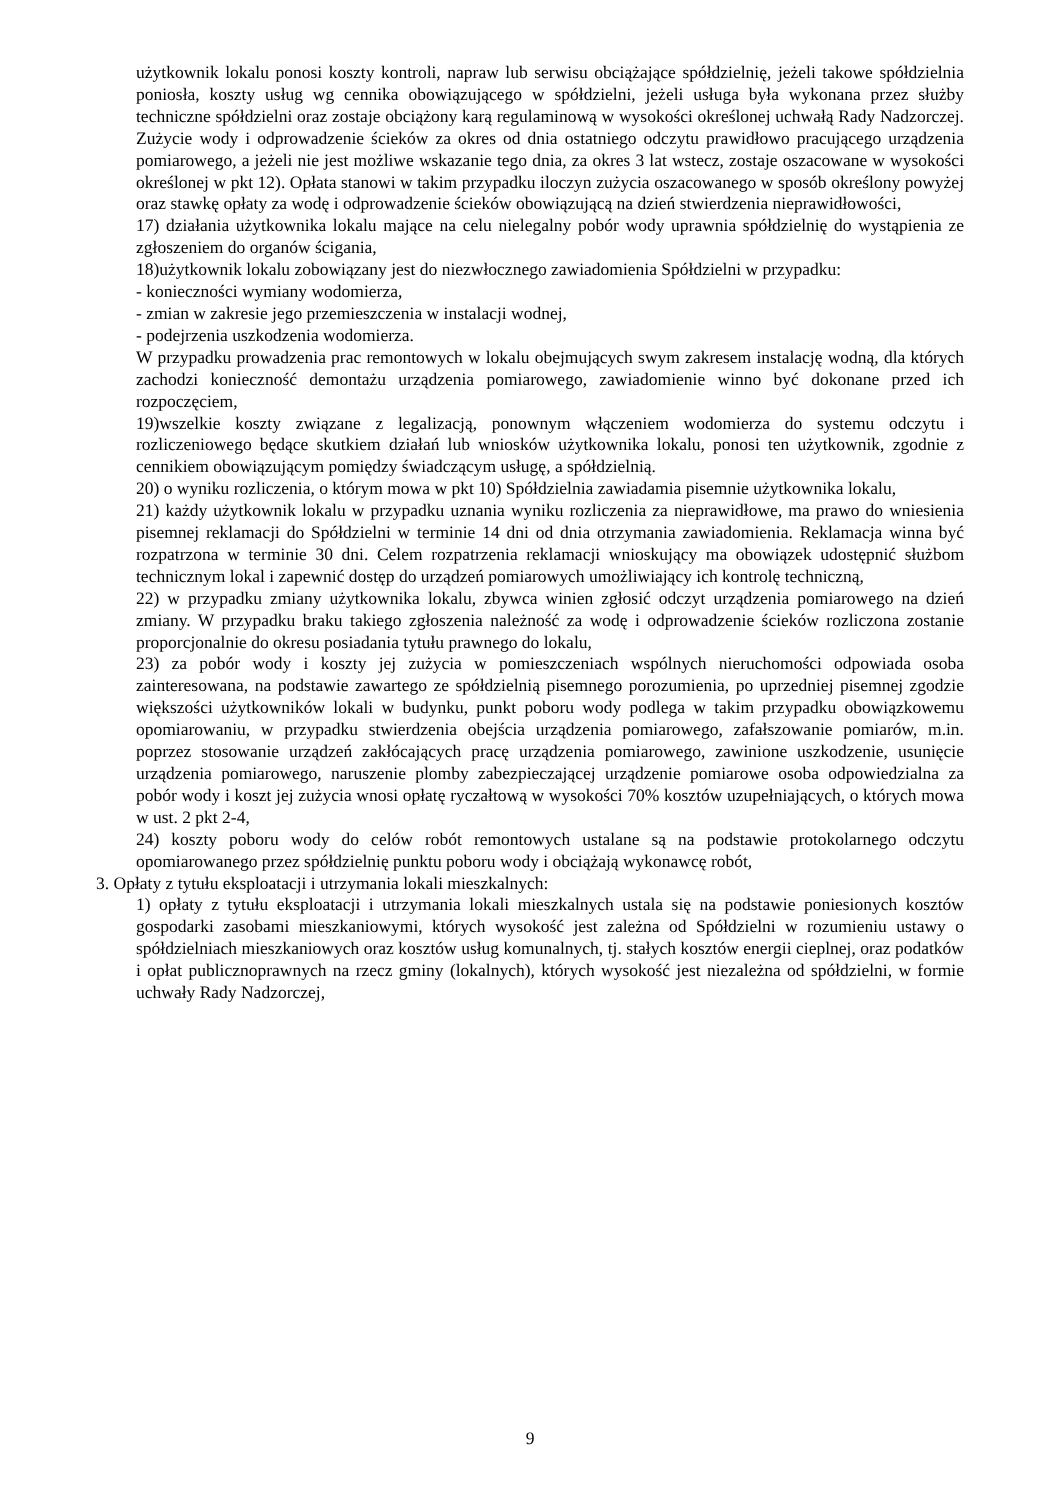użytkownik lokalu ponosi koszty kontroli, napraw lub serwisu obciążające spółdzielnię, jeżeli takowe spółdzielnia poniosła, koszty usług wg cennika obowiązującego w spółdzielni, jeżeli usługa była wykonana przez służby techniczne spółdzielni oraz zostaje obciążony karą regulaminową w wysokości określonej uchwałą Rady Nadzorczej. Zużycie wody i odprowadzenie ścieków za okres od dnia ostatniego odczytu prawidłowo pracującego urządzenia pomiarowego, a jeżeli nie jest możliwe wskazanie tego dnia, za okres 3 lat wstecz, zostaje oszacowane w wysokości określonej w pkt 12). Opłata stanowi w takim przypadku iloczyn zużycia oszacowanego w sposób określony powyżej oraz stawkę opłaty za wodę i odprowadzenie ścieków obowiązującą na dzień stwierdzenia nieprawidłowości,
17) działania użytkownika lokalu mające na celu nielegalny pobór wody uprawnia spółdzielnię do wystąpienia ze zgłoszeniem do organów ścigania,
18)użytkownik lokalu zobowiązany jest do niezwłocznego zawiadomienia Spółdzielni w przypadku:
- konieczności wymiany wodomierza,
- zmian w zakresie jego przemieszczenia w instalacji wodnej,
- podejrzenia uszkodzenia wodomierza.
W przypadku prowadzenia prac remontowych w lokalu obejmujących swym zakresem instalację wodną, dla których zachodzi konieczność demontażu urządzenia pomiarowego, zawiadomienie winno być dokonane przed ich rozpoczęciem,
19)wszelkie koszty związane z legalizacją, ponownym włączeniem wodomierza do systemu odczytu i rozliczeniowego będące skutkiem działań lub wniosków użytkownika lokalu, ponosi ten użytkownik, zgodnie z cennikiem obowiązującym pomiędzy świadczącym usługę, a spółdzielnią.
20) o wyniku rozliczenia, o którym mowa w pkt 10) Spółdzielnia zawiadamia pisemnie użytkownika lokalu,
21) każdy użytkownik lokalu w przypadku uznania wyniku rozliczenia za nieprawidłowe, ma prawo do wniesienia pisemnej reklamacji do Spółdzielni w terminie 14 dni od dnia otrzymania zawiadomienia. Reklamacja winna być rozpatrzona w terminie 30 dni. Celem rozpatrzenia reklamacji wnioskujący ma obowiązek udostępnić służbom technicznym lokal i zapewnić dostęp do urządzeń pomiarowych umożliwiający ich kontrolę techniczną,
22) w przypadku zmiany użytkownika lokalu, zbywca winien zgłosić odczyt urządzenia pomiarowego na dzień zmiany. W przypadku braku takiego zgłoszenia należność za wodę i odprowadzenie ścieków rozliczona zostanie proporcjonalnie do okresu posiadania tytułu prawnego do lokalu,
23) za pobór wody i koszty jej zużycia w pomieszczeniach wspólnych nieruchomości odpowiada osoba zainteresowana, na podstawie zawartego ze spółdzielnią pisemnego porozumienia, po uprzedniej pisemnej zgodzie większości użytkowników lokali w budynku, punkt poboru wody podlega w takim przypadku obowiązkowemu opomiarowaniu, w przypadku stwierdzenia obejścia urządzenia pomiarowego, zafałszowanie pomiarów, m.in. poprzez stosowanie urządzeń zakłócających pracę urządzenia pomiarowego, zawinione uszkodzenie, usunięcie urządzenia pomiarowego, naruszenie plomby zabezpieczającej urządzenie pomiarowe osoba odpowiedzialna za pobór wody i koszt jej zużycia wnosi opłatę ryczałtową w wysokości 70% kosztów uzupełniających, o których mowa w ust. 2 pkt 2-4,
24) koszty poboru wody do celów robót remontowych ustalane są na podstawie protokolarnego odczytu opomiarowanego przez spółdzielnię punktu poboru wody i obciążają wykonawcę robót,
3. Opłaty z tytułu eksploatacji i utrzymania lokali mieszkalnych:
1) opłaty z tytułu eksploatacji i utrzymania lokali mieszkalnych ustala się na podstawie poniesionych kosztów gospodarki zasobami mieszkaniowymi, których wysokość jest zależna od Spółdzielni w rozumieniu ustawy o spółdzielniach mieszkaniowych oraz kosztów usług komunalnych, tj. stałych kosztów energii cieplnej, oraz podatków i opłat publicznoprawnych na rzecz gminy (lokalnych), których wysokość jest niezależna od spółdzielni, w formie uchwały Rady Nadzorczej,
9